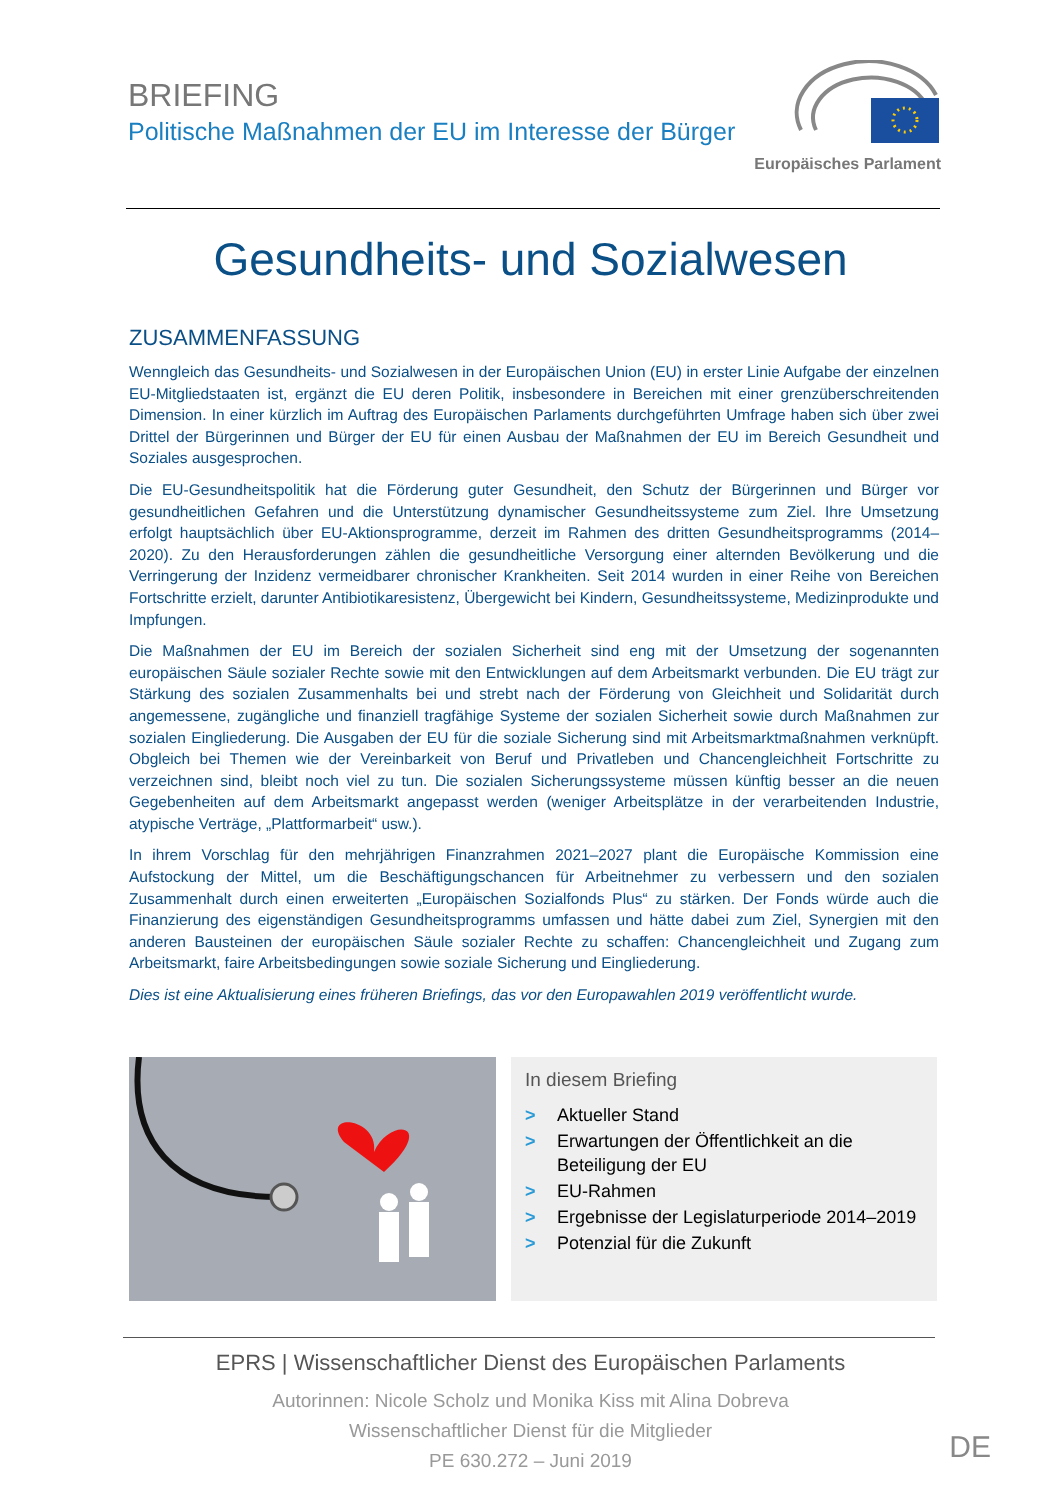BRIEFING
Politische Maßnahmen der EU im Interesse der Bürger
Europäisches Parlament
Gesundheits- und Sozialwesen
ZUSAMMENFASSUNG
Wenngleich das Gesundheits- und Sozialwesen in der Europäischen Union (EU) in erster Linie Aufgabe der einzelnen EU-Mitgliedstaaten ist, ergänzt die EU deren Politik, insbesondere in Bereichen mit einer grenzüberschreitenden Dimension. In einer kürzlich im Auftrag des Europäischen Parlaments durchgeführten Umfrage haben sich über zwei Drittel der Bürgerinnen und Bürger der EU für einen Ausbau der Maßnahmen der EU im Bereich Gesundheit und Soziales ausgesprochen.
Die EU-Gesundheitspolitik hat die Förderung guter Gesundheit, den Schutz der Bürgerinnen und Bürger vor gesundheitlichen Gefahren und die Unterstützung dynamischer Gesundheitssysteme zum Ziel. Ihre Umsetzung erfolgt hauptsächlich über EU-Aktionsprogramme, derzeit im Rahmen des dritten Gesundheitsprogramms (2014–2020). Zu den Herausforderungen zählen die gesundheitliche Versorgung einer alternden Bevölkerung und die Verringerung der Inzidenz vermeidbarer chronischer Krankheiten. Seit 2014 wurden in einer Reihe von Bereichen Fortschritte erzielt, darunter Antibiotikaresistenz, Übergewicht bei Kindern, Gesundheitssysteme, Medizinprodukte und Impfungen.
Die Maßnahmen der EU im Bereich der sozialen Sicherheit sind eng mit der Umsetzung der sogenannten europäischen Säule sozialer Rechte sowie mit den Entwicklungen auf dem Arbeitsmarkt verbunden. Die EU trägt zur Stärkung des sozialen Zusammenhalts bei und strebt nach der Förderung von Gleichheit und Solidarität durch angemessene, zugängliche und finanziell tragfähige Systeme der sozialen Sicherheit sowie durch Maßnahmen zur sozialen Eingliederung. Die Ausgaben der EU für die soziale Sicherung sind mit Arbeitsmarktmaßnahmen verknüpft. Obgleich bei Themen wie der Vereinbarkeit von Beruf und Privatleben und Chancengleichheit Fortschritte zu verzeichnen sind, bleibt noch viel zu tun. Die sozialen Sicherungssysteme müssen künftig besser an die neuen Gegebenheiten auf dem Arbeitsmarkt angepasst werden (weniger Arbeitsplätze in der verarbeitenden Industrie, atypische Verträge, „Plattformarbeit“ usw.).
In ihrem Vorschlag für den mehrjährigen Finanzrahmen 2021–2027 plant die Europäische Kommission eine Aufstockung der Mittel, um die Beschäftigungschancen für Arbeitnehmer zu verbessern und den sozialen Zusammenhalt durch einen erweiterten „Europäischen Sozialfonds Plus“ zu stärken. Der Fonds würde auch die Finanzierung des eigenständigen Gesundheitsprogramms umfassen und hätte dabei zum Ziel, Synergien mit den anderen Bausteinen der europäischen Säule sozialer Rechte zu schaffen: Chancengleichheit und Zugang zum Arbeitsmarkt, faire Arbeitsbedingungen sowie soziale Sicherung und Eingliederung.
Dies ist eine Aktualisierung eines früheren Briefings, das vor den Europawahlen 2019 veröffentlicht wurde.
In diesem Briefing
> Aktueller Stand
> Erwartungen der Öffentlichkeit an die Beteiligung der EU
> EU-Rahmen
> Ergebnisse der Legislaturperiode 2014–2019
> Potenzial für die Zukunft
EPRS | Wissenschaftlicher Dienst des Europäischen Parlaments
Autorinnen: Nicole Scholz und Monika Kiss mit Alina Dobreva
Wissenschaftlicher Dienst für die Mitglieder
PE 630.272 – Juni 2019
DE